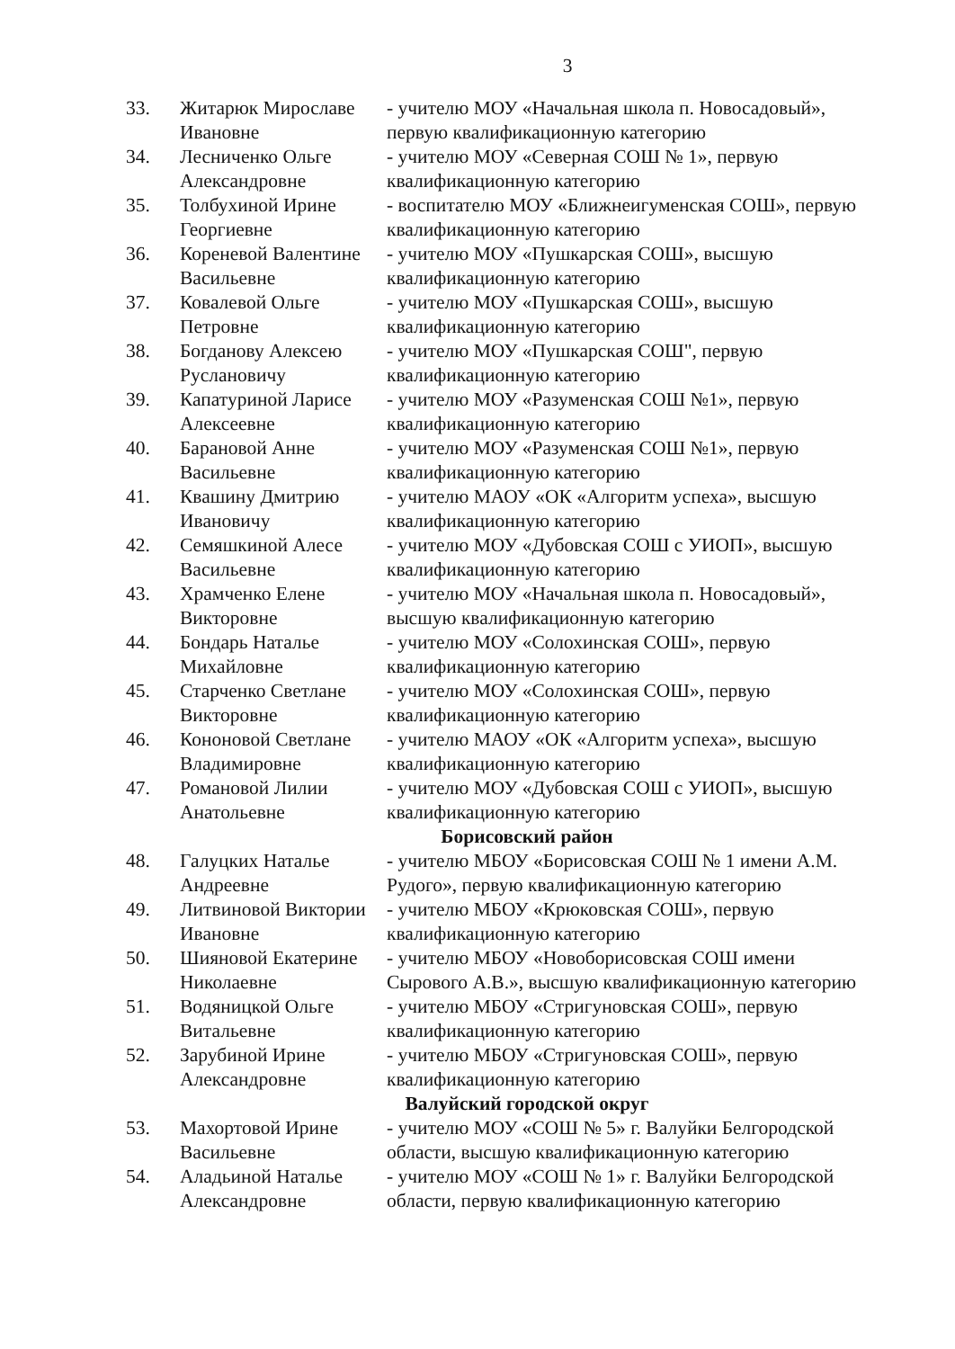3
| 33. | Житарюк Мирославе Ивановне | - учителю МОУ «Начальная школа п. Новосадовый», первую квалификационную категорию |
| 34. | Лесниченко Ольге Александровне | - учителю МОУ «Северная СОШ № 1», первую квалификационную категорию |
| 35. | Толбухиной Ирине Георгиевне | - воспитателю МОУ «Ближнеигуменская СОШ», первую квалификационную категорию |
| 36. | Кореневой Валентине Васильевне | - учителю МОУ «Пушкарская СОШ», высшую квалификационную категорию |
| 37. | Ковалевой Ольге Петровне | - учителю МОУ «Пушкарская СОШ», высшую квалификационную категорию |
| 38. | Богданову Алексею Руслановичу | - учителю МОУ «Пушкарская СОШ", первую квалификационную категорию |
| 39. | Капатуриной Ларисе Алексеевне | - учителю МОУ «Разуменская СОШ №1», первую квалификационную категорию |
| 40. | Барановой Анне Васильевне | - учителю МОУ «Разуменская СОШ №1», первую квалификационную категорию |
| 41. | Квашину Дмитрию Ивановичу | - учителю МАОУ «ОК «Алгоритм успеха», высшую квалификационную категорию |
| 42. | Семяшкиной Алесе Васильевне | - учителю МОУ «Дубовская СОШ с УИОП», высшую квалификационную категорию |
| 43. | Храмченко Елене Викторовне | - учителю МОУ «Начальная школа п. Новосадовый», высшую квалификационную категорию |
| 44. | Бондарь Наталье Михайловне | - учителю МОУ «Солохинская СОШ», первую квалификационную категорию |
| 45. | Старченко Светлане Викторовне | - учителю МОУ «Солохинская СОШ», первую квалификационную категорию |
| 46. | Кононовой Светлане Владимировне | - учителю МАОУ «ОК «Алгоритм успеха», высшую квалификационную категорию |
| 47. | Романовой Лилии Анатольевне | - учителю МОУ «Дубовская СОШ с УИОП», высшую квалификационную категорию |
| Борисовский район | | |
| 48. | Галуцких Наталье Андреевне | - учителю МБОУ «Борисовская СОШ № 1 имени А.М. Рудого», первую квалификационную категорию |
| 49. | Литвиновой Виктории Ивановне | - учителю МБОУ «Крюковская СОШ», первую квалификационную категорию |
| 50. | Шияновой Екатерине Николаевне | - учителю МБОУ «Новоборисовская СОШ имени Сырового А.В.», высшую квалификационную категорию |
| 51. | Водяницкой Ольге Витальевне | - учителю МБОУ «Стригуновская СОШ», первую квалификационную категорию |
| 52. | Зарубиной Ирине Александровне | - учителю МБОУ «Стригуновская СОШ», первую квалификационную категорию |
| Валуйский городской округ | | |
| 53. | Махортовой Ирине Васильевне | - учителю МОУ «СОШ № 5» г. Валуйки Белгородской области, высшую квалификационную категорию |
| 54. | Аладьиной Наталье Александровне | - учителю МОУ «СОШ № 1» г. Валуйки Белгородской области, первую квалификационную категорию |